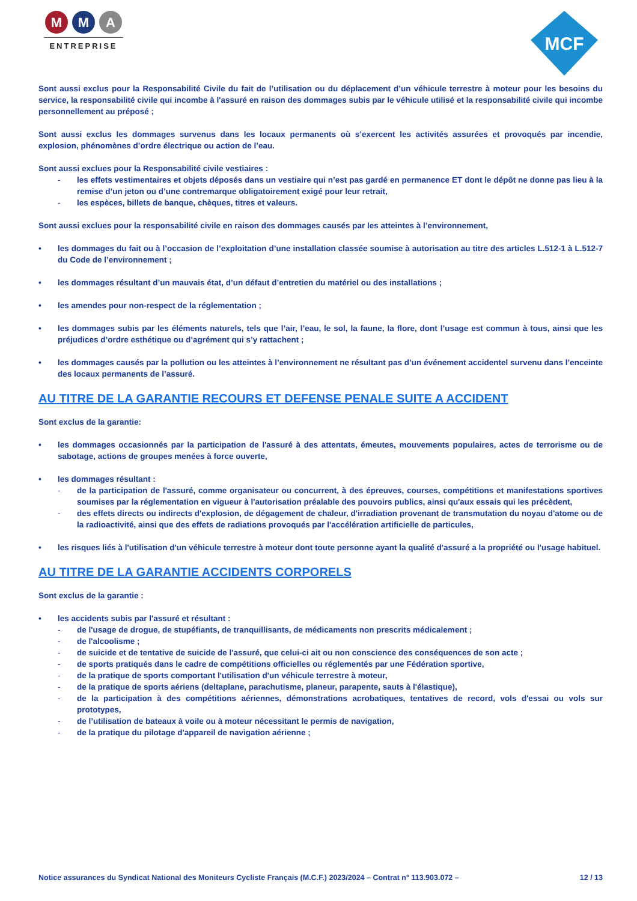M M A
ENTREPRISE
MCF
Sont aussi exclus pour la Responsabilité Civile du fait de l’utilisation ou du déplacement d’un véhicule terrestre à moteur pour les besoins du service, la responsabilité civile qui incombe à l'assuré en raison des dommages subis par le véhicule utilisé et la responsabilité civile qui incombe personnellement au préposé ;
Sont aussi exclus les dommages survenus dans les locaux permanents où s’exercent les activités assurées et provoqués par incendie, explosion, phénomènes d’ordre électrique ou action de l’eau.
Sont aussi exclues pour la Responsabilité civile vestiaires :
- les effets vestimentaires et objets déposés dans un vestiaire qui n’est pas gardé en permanence ET dont le dépôt ne donne pas lieu à la remise d’un jeton ou d’une contremarque obligatoirement exigé pour leur retrait,
- les espèces, billets de banque, chèques, titres et valeurs.
Sont aussi exclues pour la responsabilité civile en raison des dommages causés par les atteintes à l’environnement,
• les dommages du fait ou à l’occasion de l’exploitation d’une installation classée soumise à autorisation au titre des articles L.512-1 à L.512-7 du Code de l’environnement ;
• les dommages résultant d’un mauvais état, d’un défaut d’entretien du matériel ou des installations ;
• les amendes pour non-respect de la réglementation ;
• les dommages subis par les éléments naturels, tels que l’air, l’eau, le sol, la faune, la flore, dont l’usage est commun à tous, ainsi que les préjudices d’ordre esthétique ou d’agrément qui s’y rattachent ;
• les dommages causés par la pollution ou les atteintes à l’environnement ne résultant pas d’un événement accidentel survenu dans l’enceinte des locaux permanents de l’assuré.
AU TITRE DE LA GARANTIE RECOURS ET DEFENSE PENALE SUITE A ACCIDENT
Sont exclus de la garantie:
• les dommages occasionnés par la participation de l'assuré à des attentats, émeutes, mouvements populaires, actes de terrorisme ou de sabotage, actions de groupes menées à force ouverte,
• les dommages résultant :
- de la participation de l'assuré, comme organisateur ou concurrent, à des épreuves, courses, compétitions et manifestations sportives soumises par la réglementation en vigueur à l'autorisation préalable des pouvoirs publics, ainsi qu'aux essais qui les précèdent,
- des effets directs ou indirects d'explosion, de dégagement de chaleur, d'irradiation provenant de transmutation du noyau d'atome ou de la radioactivité, ainsi que des effets de radiations provoqués par l'accélération artificielle de particules,
• les risques liés à l'utilisation d'un véhicule terrestre à moteur dont toute personne ayant la qualité d'assuré a la propriété ou l'usage habituel.
AU TITRE DE LA GARANTIE ACCIDENTS CORPORELS
Sont exclus de la garantie :
• les accidents subis par l'assuré et résultant :
- de l'usage de drogue, de stupéfiants, de tranquillisants, de médicaments non prescrits médicalement ;
- de l'alcoolisme ;
- de suicide et de tentative de suicide de l'assuré, que celui-ci ait ou non conscience des conséquences de son acte ;
- de sports pratiqués dans le cadre de compétitions officielles ou réglementés par une Fédération sportive,
- de la pratique de sports comportant l'utilisation d'un véhicule terrestre à moteur,
- de la pratique de sports aériens (deltaplane, parachutisme, planeur, parapente, sauts à l'élastique),
- de la participation à des compétitions aériennes, démonstrations acrobatiques, tentatives de record, vols d'essai ou vols sur prototypes,
- de l’utilisation de bateaux à voile ou à moteur nécessitant le permis de navigation,
- de la pratique du pilotage d'appareil de navigation aérienne ;
Notice assurances du Syndicat National des Moniteurs Cycliste Français (M.C.F.) 2023/2024 – Contrat n° 113.903.072 – 12 / 13